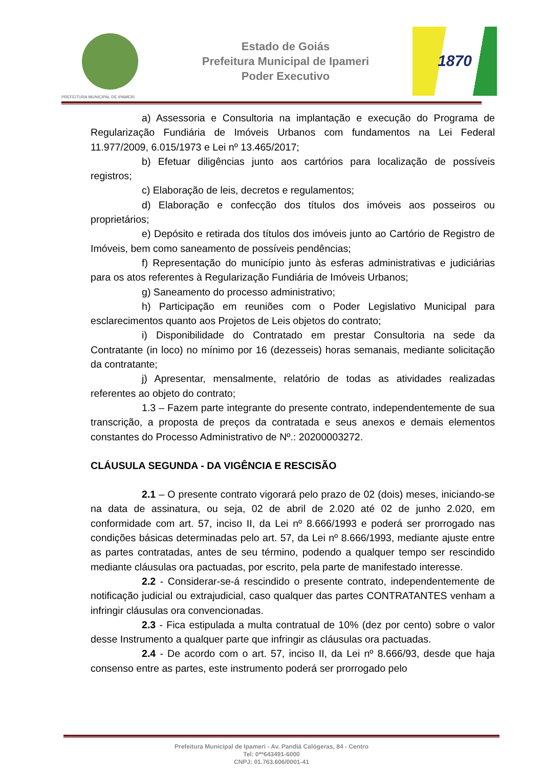PREFEITURA MUNICIPAL DE IPAMERI
Estado de Goiás
Prefeitura Municipal de Ipameri
Poder Executivo
1870
a) Assessoria e Consultoria na implantação e execução do Programa de Regularização Fundiária de Imóveis Urbanos com fundamentos na Lei Federal 11.977/2009, 6.015/1973 e Lei nº 13.465/2017;
b) Efetuar diligências junto aos cartórios para localização de possíveis registros;
c) Elaboração de leis, decretos e regulamentos;
d) Elaboração e confecção dos títulos dos imóveis aos posseiros ou proprietários;
e) Depósito e retirada dos títulos dos imóveis junto ao Cartório de Registro de Imóveis, bem como saneamento de possíveis pendências;
f) Representação do município junto às esferas administrativas e judiciárias para os atos referentes à Regularização Fundiária de Imóveis Urbanos;
g) Saneamento do processo administrativo;
h) Participação em reuniões com o Poder Legislativo Municipal para esclarecimentos quanto aos Projetos de Leis objetos do contrato;
i) Disponibilidade do Contratado em prestar Consultoria na sede da Contratante (in loco) no mínimo por 16 (dezesseis) horas semanais, mediante solicitação da contratante;
j) Apresentar, mensalmente, relatório de todas as atividades realizadas referentes ao objeto do contrato;
1.3 – Fazem parte integrante do presente contrato, independentemente de sua transcrição, a proposta de preços da contratada e seus anexos e demais elementos constantes do Processo Administrativo de Nº.: 20200003272.
CLÁUSULA SEGUNDA - DA VIGÊNCIA E RESCISÃO
2.1 – O presente contrato vigorará pelo prazo de 02 (dois) meses, iniciando-se na data de assinatura, ou seja, 02 de abril de 2.020 até 02 de junho 2.020, em conformidade com art. 57, inciso II, da Lei nº 8.666/1993 e poderá ser prorrogado nas condições básicas determinadas pelo art. 57, da Lei nº 8.666/1993, mediante ajuste entre as partes contratadas, antes de seu término, podendo a qualquer tempo ser rescindido mediante cláusulas ora pactuadas, por escrito, pela parte de manifestado interesse.
2.2 - Considerar-se-á rescindido o presente contrato, independentemente de notificação judicial ou extrajudicial, caso qualquer das partes CONTRATANTES venham a infringir cláusulas ora convencionadas.
2.3 - Fica estipulada a multa contratual de 10% (dez por cento) sobre o valor desse Instrumento a qualquer parte que infringir as cláusulas ora pactuadas.
2.4 - De acordo com o art. 57, inciso II, da Lei nº 8.666/93, desde que haja consenso entre as partes, este instrumento poderá ser prorrogado pelo
Prefeitura Municipal de Ipameri - Av. Pandiá Calógeras, 84 - Centro
Tel: 0**643491-6000
CNPJ: 01.763.606/0001-41